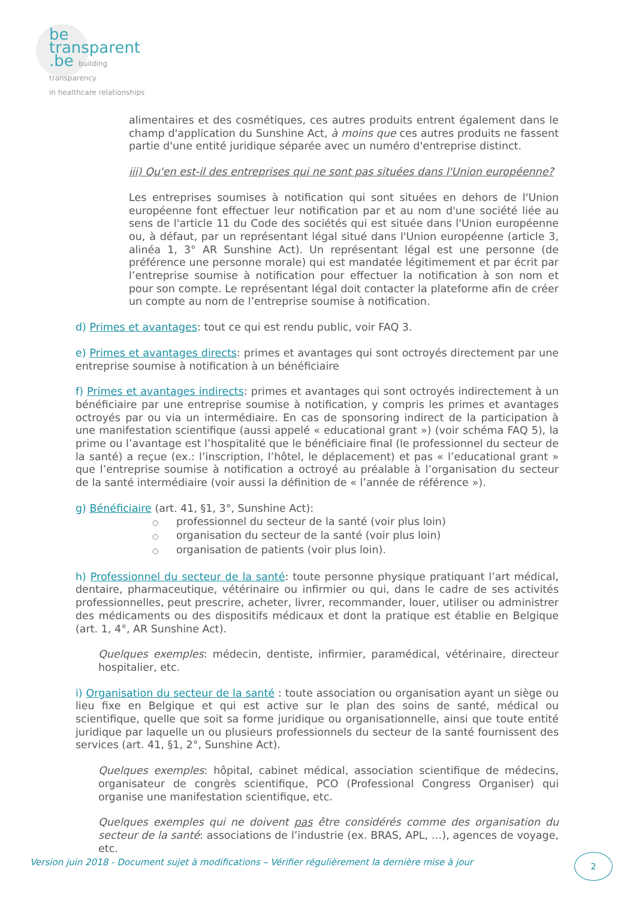be
transparent
.be building transparency
in healthcare relationships
alimentaires et des cosmétiques, ces autres produits entrent également dans le champ d'application du Sunshine Act, à moins que ces autres produits ne fassent partie d'une entité juridique séparée avec un numéro d'entreprise distinct.
iii) Qu'en est-il des entreprises qui ne sont pas situées dans l'Union européenne?
Les entreprises soumises à notification qui sont situées en dehors de l'Union européenne font effectuer leur notification par et au nom d'une société liée au sens de l'article 11 du Code des sociétés qui est située dans l'Union européenne ou, à défaut, par un représentant légal situé dans l'Union européenne (article 3, alinéa 1, 3° AR Sunshine Act). Un représentant légal est une personne (de préférence une personne morale) qui est mandatée légitimement et par écrit par l’entreprise soumise à notification pour effectuer la notification à son nom et pour son compte. Le représentant légal doit contacter la plateforme afin de créer un compte au nom de l’entreprise soumise à notification.
d) Primes et avantages: tout ce qui est rendu public, voir FAQ 3.
e) Primes et avantages directs: primes et avantages qui sont octroyés directement par une entreprise soumise à notification à un bénéficiaire
f) Primes et avantages indirects: primes et avantages qui sont octroyés indirectement à un bénéficiaire par une entreprise soumise à notification, y compris les primes et avantages octroyés par ou via un intermédiaire. En cas de sponsoring indirect de la participation à une manifestation scientifique (aussi appelé « educational grant ») (voir schéma FAQ 5), la prime ou l’avantage est l’hospitalité que le bénéficiaire final (le professionnel du secteur de la santé) a reçue (ex.: l’inscription, l’hôtel, le déplacement) et pas « l’educational grant » que l’entreprise soumise à notification a octroyé au préalable à l’organisation du secteur de la santé intermédiaire (voir aussi la définition de « l’année de référence »).
g) Bénéficiaire (art. 41, §1, 3°, Sunshine Act):
○ professionnel du secteur de la santé (voir plus loin)
○ organisation du secteur de la santé (voir plus loin)
○ organisation de patients (voir plus loin).
h) Professionnel du secteur de la santé: toute personne physique pratiquant l’art médical, dentaire, pharmaceutique, vétérinaire ou infirmier ou qui, dans le cadre de ses activités professionnelles, peut prescrire, acheter, livrer, recommander, louer, utiliser ou administrer des médicaments ou des dispositifs médicaux et dont la pratique est établie en Belgique (art. 1, 4°, AR Sunshine Act).
Quelques exemples: médecin, dentiste, infirmier, paramédical, vétérinaire, directeur hospitalier, etc.
i) Organisation du secteur de la santé : toute association ou organisation ayant un siège ou lieu fixe en Belgique et qui est active sur le plan des soins de santé, médical ou scientifique, quelle que soit sa forme juridique ou organisationnelle, ainsi que toute entité juridique par laquelle un ou plusieurs professionnels du secteur de la santé fournissent des services (art. 41, §1, 2°, Sunshine Act).
Quelques exemples: hôpital, cabinet médical, association scientifique de médecins, organisateur de congrès scientifique, PCO (Professional Congress Organiser) qui organise une manifestation scientifique, etc.
Quelques exemples qui ne doivent pas être considérés comme des organisation du secteur de la santé: associations de l’industrie (ex. BRAS, APL, …), agences de voyage, etc.
Version juin 2018 - Document sujet à modifications – Vérifier régulièrement la dernière mise à jour
2